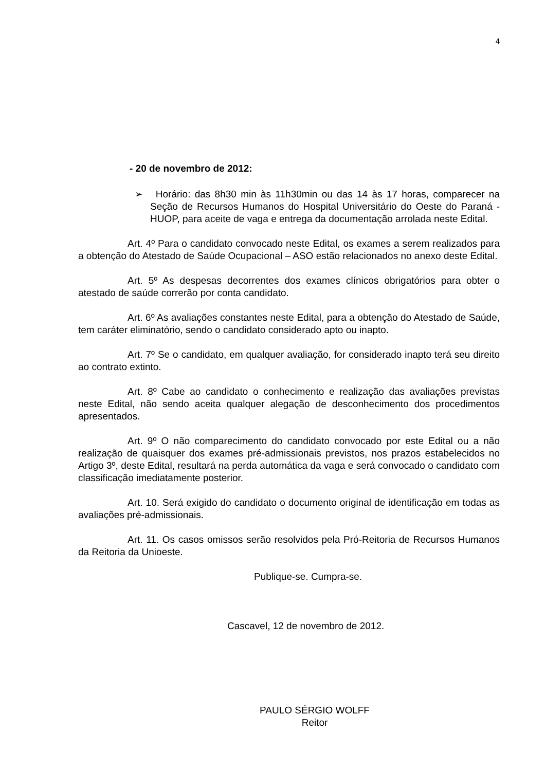4
- 20 de novembro de 2012:
➢ Horário: das 8h30 min às 11h30min ou das 14 às 17 horas, comparecer na Seção de Recursos Humanos do Hospital Universitário do Oeste do Paraná - HUOP, para aceite de vaga e entrega da documentação arrolada neste Edital.
Art. 4º Para o candidato convocado neste Edital, os exames a serem realizados para a obtenção do Atestado de Saúde Ocupacional – ASO estão relacionados no anexo deste Edital.
Art. 5º As despesas decorrentes dos exames clínicos obrigatórios para obter o atestado de saúde correrão por conta candidato.
Art. 6º As avaliações constantes neste Edital, para a obtenção do Atestado de Saúde, tem caráter eliminatório, sendo o candidato considerado apto ou inapto.
Art. 7º Se o candidato, em qualquer avaliação, for considerado inapto terá seu direito ao contrato extinto.
Art. 8º Cabe ao candidato o conhecimento e realização das avaliações previstas neste Edital, não sendo aceita qualquer alegação de desconhecimento dos procedimentos apresentados.
Art. 9º O não comparecimento do candidato convocado por este Edital ou a não realização de quaisquer dos exames pré-admissionais previstos, nos prazos estabelecidos no Artigo 3º, deste Edital, resultará na perda automática da vaga e será convocado o candidato com classificação imediatamente posterior.
Art. 10. Será exigido do candidato o documento original de identificação em todas as avaliações pré-admissionais.
Art. 11. Os casos omissos serão resolvidos pela Pró-Reitoria de Recursos Humanos da Reitoria da Unioeste.
Publique-se. Cumpra-se.
Cascavel, 12 de novembro de 2012.
PAULO SÉRGIO WOLFF
Reitor